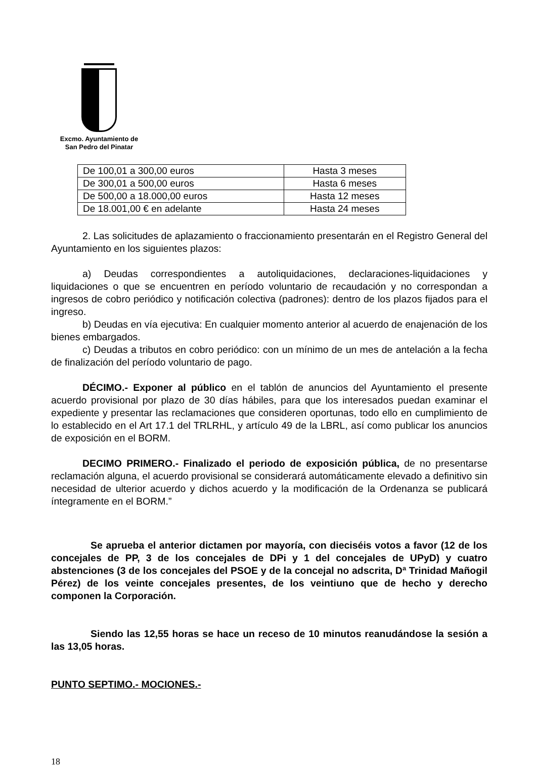Excmo. Ayuntamiento de
San Pedro del Pinatar
| De 100,01 a 300,00 euros | Hasta 3 meses |
| De 300,01 a 500,00 euros | Hasta 6 meses |
| De 500,00 a 18.000,00 euros | Hasta 12 meses |
| De 18.001,00 € en adelante | Hasta 24 meses |
2. Las solicitudes de aplazamiento o fraccionamiento presentarán en el Registro General del Ayuntamiento en los siguientes plazos:
a) Deudas correspondientes a autoliquidaciones, declaraciones-liquidaciones y liquidaciones o que se encuentren en período voluntario de recaudación y no correspondan a ingresos de cobro periódico y notificación colectiva (padrones): dentro de los plazos fijados para el ingreso.
b) Deudas en vía ejecutiva: En cualquier momento anterior al acuerdo de enajenación de los bienes embargados.
c) Deudas a tributos en cobro periódico: con un mínimo de un mes de antelación a la fecha de finalización del período voluntario de pago.
DÉCIMO.- Exponer al público en el tablón de anuncios del Ayuntamiento el presente acuerdo provisional por plazo de 30 días hábiles, para que los interesados puedan examinar el expediente y presentar las reclamaciones que consideren oportunas, todo ello en cumplimiento de lo establecido en el Art 17.1 del TRLRHL, y artículo 49 de la LBRL, así como publicar los anuncios de exposición en el BORM.
DECIMO PRIMERO.- Finalizado el periodo de exposición pública, de no presentarse reclamación alguna, el acuerdo provisional se considerará automáticamente elevado a definitivo sin necesidad de ulterior acuerdo y dichos acuerdo y la modificación de la Ordenanza se publicará íntegramente en el BORM.”
Se aprueba el anterior dictamen por mayoría, con dieciséis votos a favor (12 de los concejales de PP, 3 de los concejales de DPi y 1 del concejales de UPyD) y cuatro abstenciones (3 de los concejales del PSOE y de la concejal no adscrita, Dª Trinidad Mañogil Pérez) de los veinte concejales presentes, de los veintiuno que de hecho y derecho componen la Corporación.
Siendo las 12,55 horas se hace un receso de 10 minutos reanudándose la sesión a las 13,05 horas.
PUNTO SEPTIMO.- MOCIONES.-
18